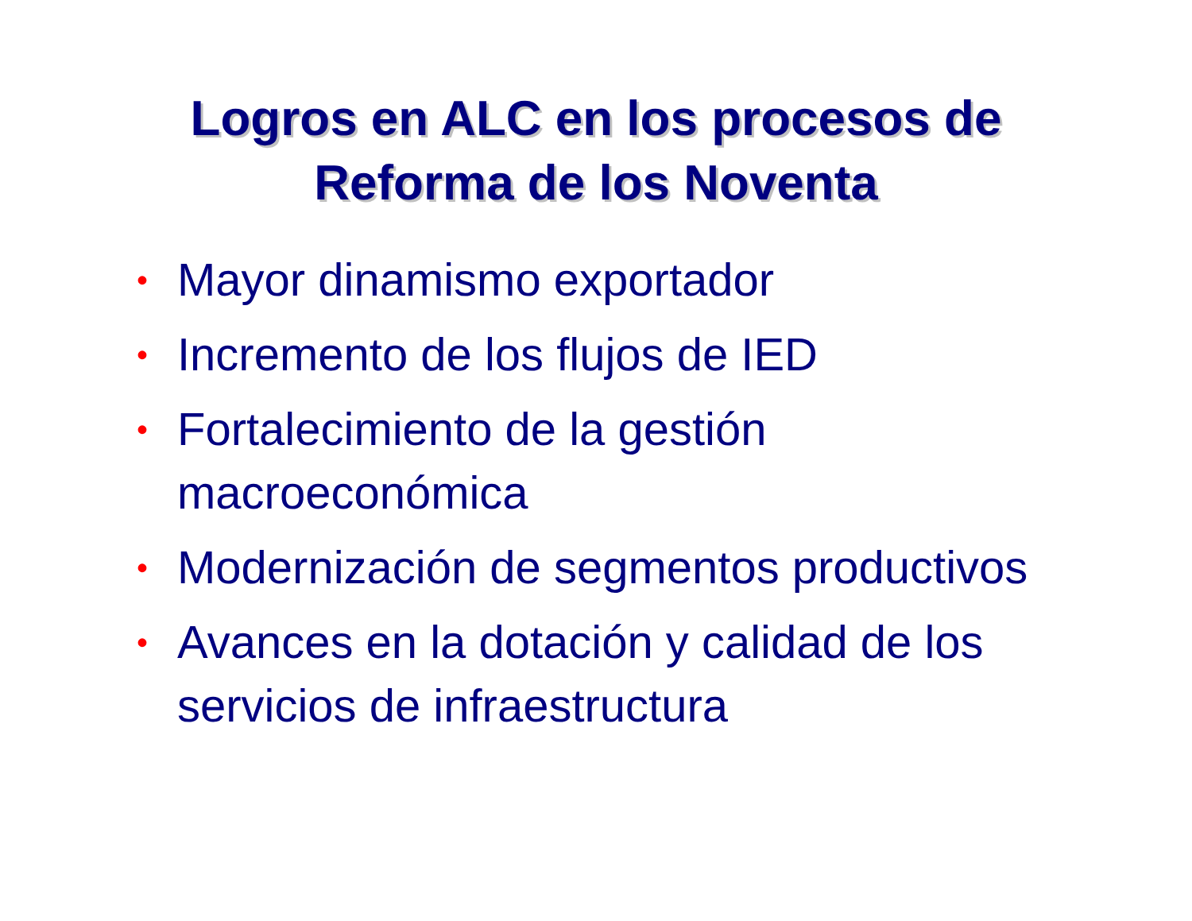Logros en ALC en los procesos de
Reforma de los Noventa
• Mayor dinamismo exportador
• Incremento de los flujos de IED
• Fortalecimiento de la gestión macroeconómica
• Modernización de segmentos productivos
• Avances en la dotación y calidad de los servicios de infraestructura